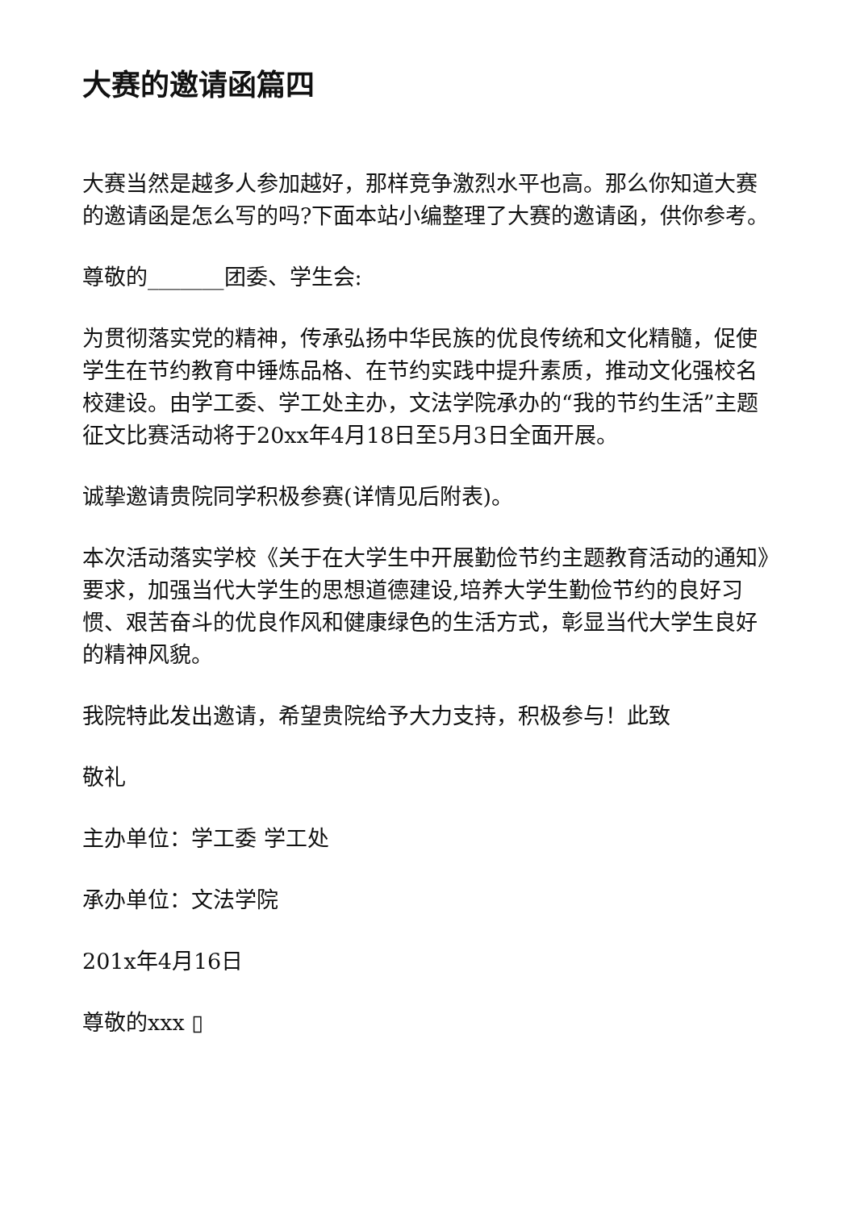大赛的邀请函篇四
大赛当然是越多人参加越好，那样竞争激烈水平也高。那么你知道大赛的邀请函是怎么写的吗?下面本站小编整理了大赛的邀请函，供你参考。
尊敬的_______团委、学生会:
为贯彻落实党的精神，传承弘扬中华民族的优良传统和文化精髓，促使学生在节约教育中锤炼品格、在节约实践中提升素质，推动文化强校名校建设。由学工委、学工处主办，文法学院承办的“我的节约生活”主题征文比赛活动将于20xx年4月18日至5月3日全面开展。
诚挚邀请贵院同学积极参赛(详情见后附表)。
本次活动落实学校《关于在大学生中开展勤俭节约主题教育活动的通知》要求，加强当代大学生的思想道德建设,培养大学生勤俭节约的良好习惯、艰苦奋斗的优良作风和健康绿色的生活方式，彰显当代大学生良好的精神风貌。
我院特此发出邀请，希望贵院给予大力支持，积极参与！此致
敬礼
主办单位：学工委 学工处
承办单位：文法学院
201x年4月16日
尊敬的xxx ▯